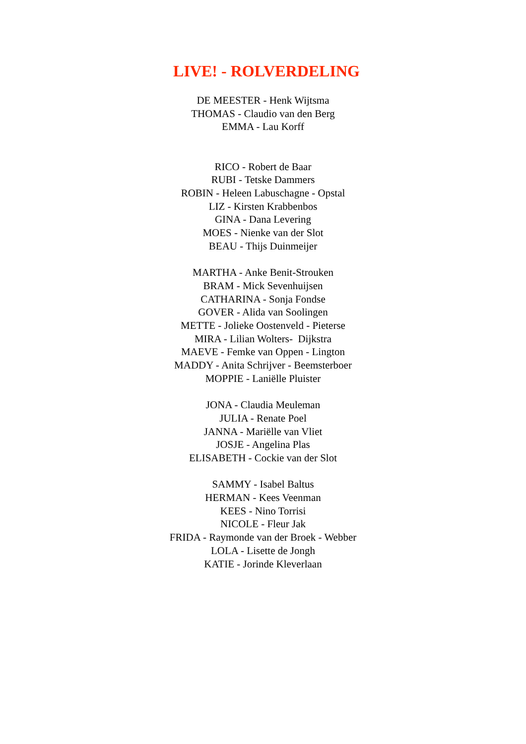LIVE! - ROLVERDELING
DE MEESTER - Henk Wijtsma
THOMAS - Claudio van den Berg
EMMA - Lau Korff
RICO - Robert de Baar
RUBI - Tetske Dammers
ROBIN - Heleen Labuschagne - Opstal
LIZ - Kirsten Krabbenbos
GINA - Dana Levering
MOES - Nienke van der Slot
BEAU - Thijs Duinmeijer
MARTHA - Anke Benit-Strouken
BRAM - Mick Sevenhuijsen
CATHARINA - Sonja Fondse
GOVER - Alida van Soolingen
METTE - Jolieke Oostenveld - Pieterse
MIRA - Lilian Wolters- Dijkstra
MAEVE - Femke van Oppen - Lington
MADDY - Anita Schrijver - Beemsterboer
MOPPIE - Laniëlle Pluister
JONA - Claudia Meuleman
JULIA - Renate Poel
JANNA - Mariëlle van Vliet
JOSJE - Angelina Plas
ELISABETH - Cockie van der Slot
SAMMY - Isabel Baltus
HERMAN - Kees Veenman
KEES - Nino Torrisi
NICOLE - Fleur Jak
FRIDA - Raymonde van der Broek - Webber
LOLA - Lisette de Jongh
KATIE - Jorinde Kleverlaan